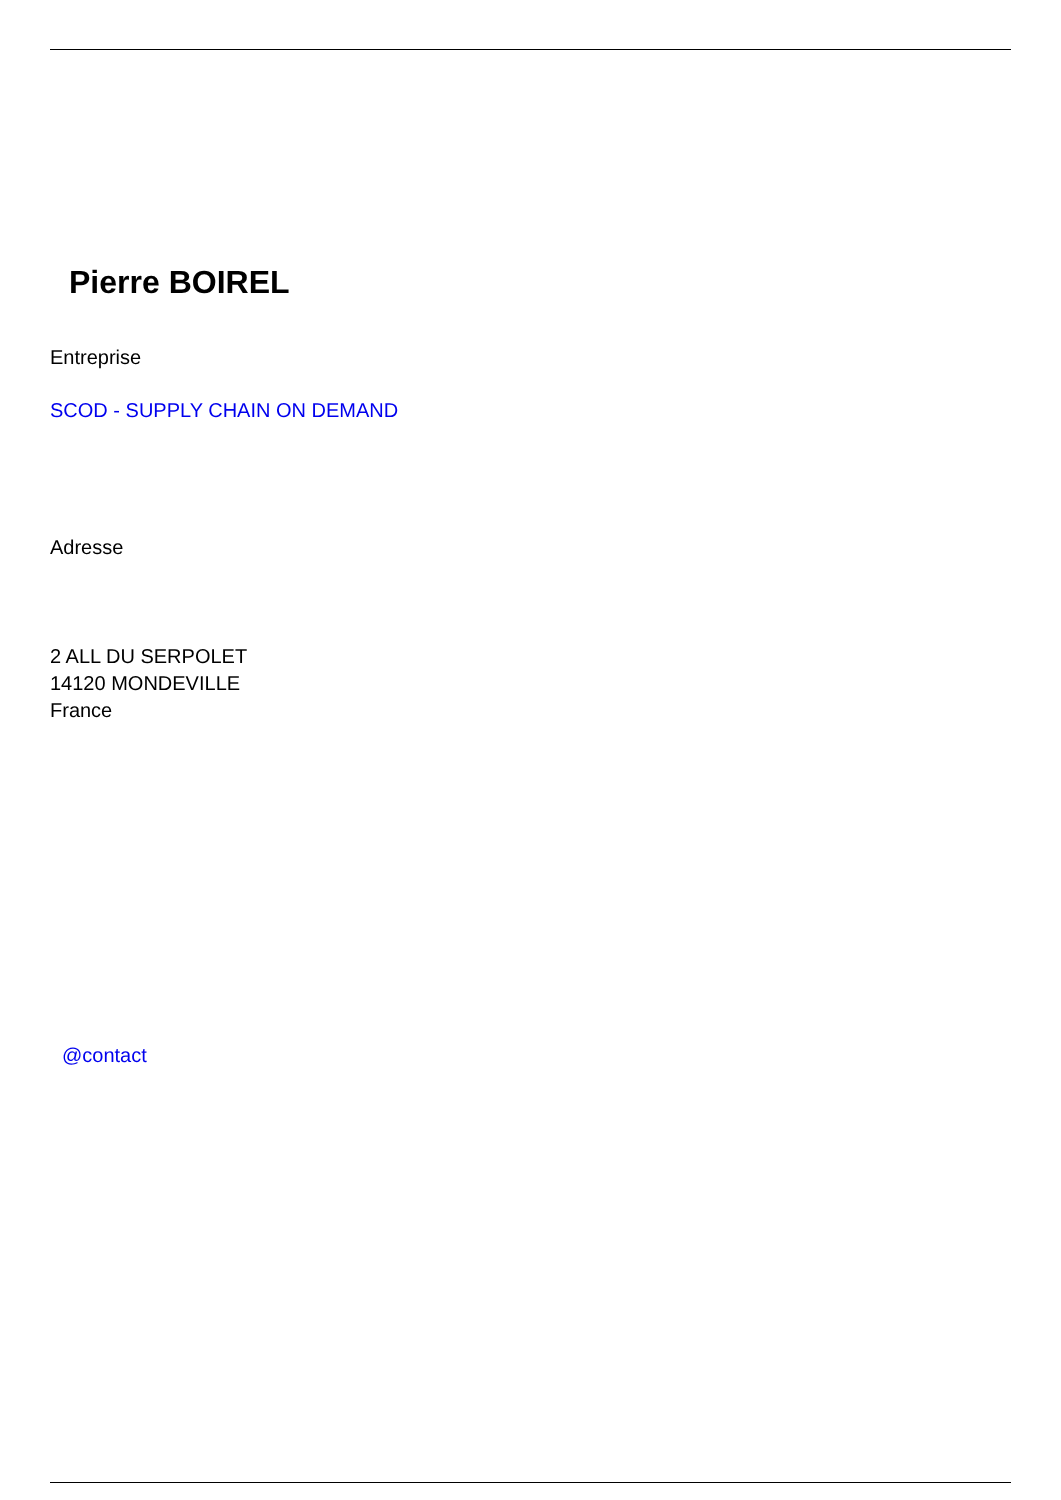Pierre BOIREL
Entreprise
SCOD - SUPPLY CHAIN ON DEMAND
Adresse
2 ALL DU SERPOLET
14120 MONDEVILLE
France
@contact